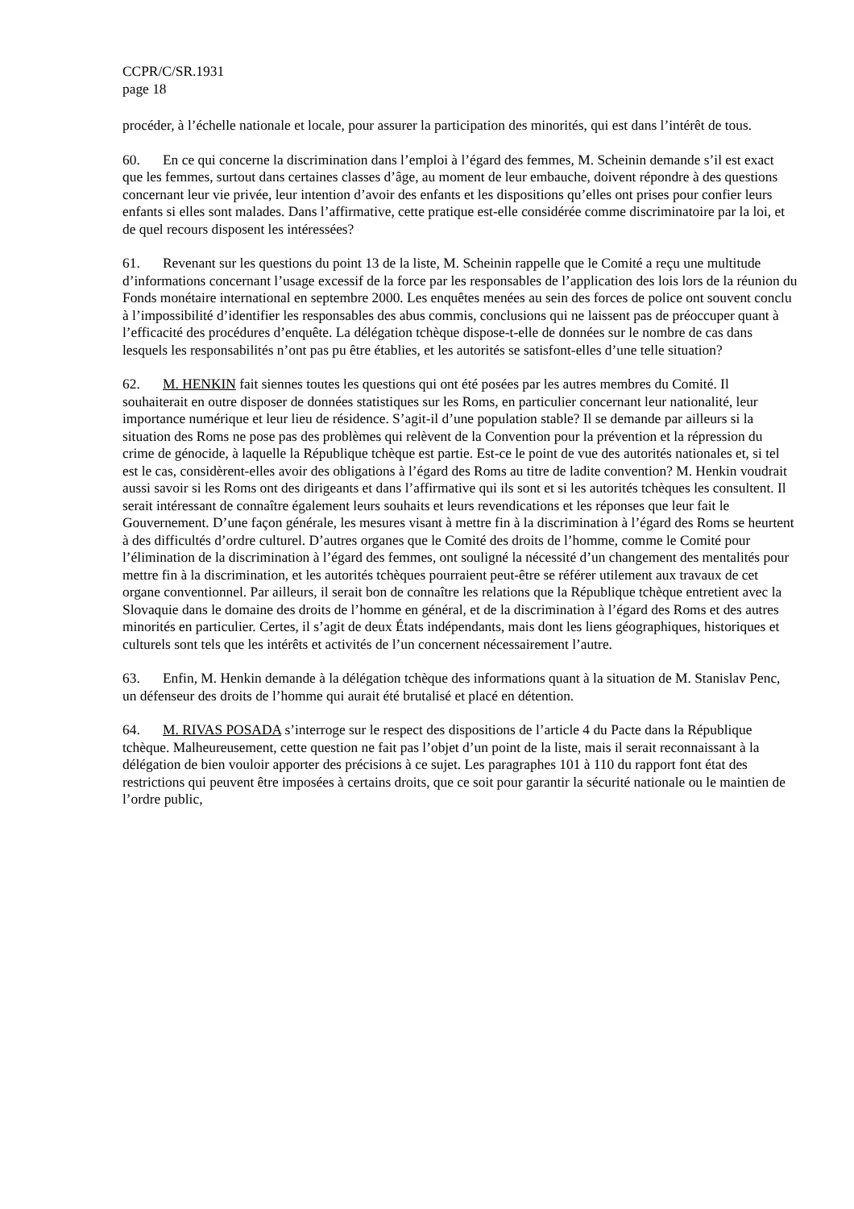CCPR/C/SR.1931
page 18
procéder, à l’échelle nationale et locale, pour assurer la participation des minorités, qui est dans l’intérêt de tous.
60. En ce qui concerne la discrimination dans l’emploi à l’égard des femmes, M. Scheinin demande s’il est exact que les femmes, surtout dans certaines classes d’âge, au moment de leur embauche, doivent répondre à des questions concernant leur vie privée, leur intention d’avoir des enfants et les dispositions qu’elles ont prises pour confier leurs enfants si elles sont malades. Dans l’affirmative, cette pratique est-elle considérée comme discriminatoire par la loi, et de quel recours disposent les intéressées?
61. Revenant sur les questions du point 13 de la liste, M. Scheinin rappelle que le Comité a reçu une multitude d’informations concernant l’usage excessif de la force par les responsables de l’application des lois lors de la réunion du Fonds monétaire international en septembre 2000. Les enquêtes menées au sein des forces de police ont souvent conclu à l’impossibilité d’identifier les responsables des abus commis, conclusions qui ne laissent pas de préoccuper quant à l’efficacité des procédures d’enquête. La délégation tchèque dispose-t-elle de données sur le nombre de cas dans lesquels les responsabilités n’ont pas pu être établies, et les autorités se satisfont-elles d’une telle situation?
62. M. HENKIN fait siennes toutes les questions qui ont été posées par les autres membres du Comité. Il souhaiterait en outre disposer de données statistiques sur les Roms, en particulier concernant leur nationalité, leur importance numérique et leur lieu de résidence. S’agit-il d’une population stable? Il se demande par ailleurs si la situation des Roms ne pose pas des problèmes qui relèvent de la Convention pour la prévention et la répression du crime de génocide, à laquelle la République tchèque est partie. Est-ce le point de vue des autorités nationales et, si tel est le cas, considèrent-elles avoir des obligations à l’égard des Roms au titre de ladite convention? M. Henkin voudrait aussi savoir si les Roms ont des dirigeants et dans l’affirmative qui ils sont et si les autorités tchèques les consultent. Il serait intéressant de connaître également leurs souhaits et leurs revendications et les réponses que leur fait le Gouvernement. D’une façon générale, les mesures visant à mettre fin à la discrimination à l’égard des Roms se heurtent à des difficultés d’ordre culturel. D’autres organes que le Comité des droits de l’homme, comme le Comité pour l’élimination de la discrimination à l’égard des femmes, ont souligné la nécessité d’un changement des mentalités pour mettre fin à la discrimination, et les autorités tchèques pourraient peut-être se référer utilement aux travaux de cet organe conventionnel. Par ailleurs, il serait bon de connaître les relations que la République tchèque entretient avec la Slovaquie dans le domaine des droits de l’homme en général, et de la discrimination à l’égard des Roms et des autres minorités en particulier. Certes, il s’agit de deux États indépendants, mais dont les liens géographiques, historiques et culturels sont tels que les intérêts et activités de l’un concernent nécessairement l’autre.
63. Enfin, M. Henkin demande à la délégation tchèque des informations quant à la situation de M. Stanislav Penc, un défenseur des droits de l’homme qui aurait été brutalisé et placé en détention.
64. M. RIVAS POSADA s’interroge sur le respect des dispositions de l’article 4 du Pacte dans la République tchèque. Malheureusement, cette question ne fait pas l’objet d’un point de la liste, mais il serait reconnaissant à la délégation de bien vouloir apporter des précisions à ce sujet. Les paragraphes 101 à 110 du rapport font état des restrictions qui peuvent être imposées à certains droits, que ce soit pour garantir la sécurité nationale ou le maintien de l’ordre public,